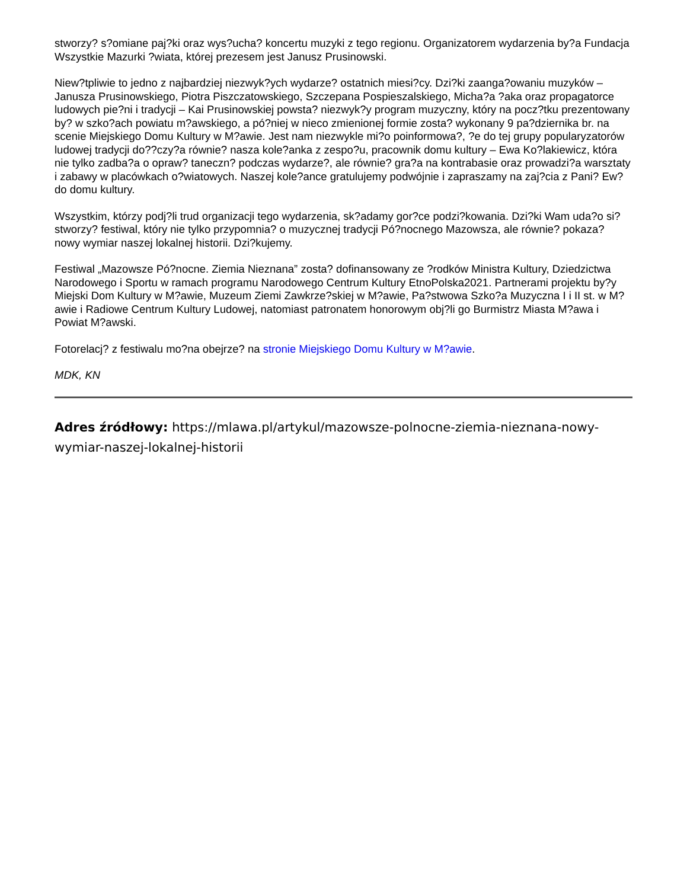stworzy? s?omiane paj?ki oraz wys?ucha? koncertu muzyki z tego regionu. Organizatorem wydarzenia by?a Fundacja Wszystkie Mazurki ?wiata, której prezesem jest Janusz Prusinowski.
Niew?tpliwie to jedno z najbardziej niezwyk?ych wydarze? ostatnich miesi?cy. Dzi?ki zaanga?owaniu muzyków – Janusza Prusinowskiego, Piotra Piszczatowskiego, Szczepana Pospieszalskiego, Micha?a ?aka oraz propagatorce ludowych pie?ni i tradycji – Kai Prusinowskiej powsta? niezwyk?y program muzyczny, który na pocz?tku prezentowany by? w szko?ach powiatu m?awskiego, a pó?niej w nieco zmienionej formie zosta? wykonany 9 pa?dziernika br. na scenie Miejskiego Domu Kultury w M?awie. Jest nam niezwykle mi?o poinformowa?, ?e do tej grupy popularyzatorów ludowej tradycji do??czy?a równie? nasza kole?anka z zespo?u, pracownik domu kultury – Ewa Ko?lakiewicz, która nie tylko zadba?a o opraw? taneczn? podczas wydarze?, ale równie? gra?a na kontrabasie oraz prowadzi?a warsztaty i zabawy w placówkach o?wiatowych. Naszej kole?ance gratulujemy podwójnie i zapraszamy na zaj?cia z Pani? Ew? do domu kultury.
Wszystkim, którzy podj?li trud organizacji tego wydarzenia, sk?adamy gor?ce podzi?kowania. Dzi?ki Wam uda?o si? stworzy? festiwal, który nie tylko przypomnia? o muzycznej tradycji Pó?nocnego Mazowsza, ale równie? pokaza? nowy wymiar naszej lokalnej historii. Dzi?kujemy.
Festiwal „Mazowsze Pó?nocne. Ziemia Nieznana” zosta? dofinansowany ze ?rodków Ministra Kultury, Dziedzictwa Narodowego i Sportu w ramach programu Narodowego Centrum Kultury EtnoPolska2021. Partnerami projektu by?y Miejski Dom Kultury w M?awie, Muzeum Ziemi Zawkrze?skiej w M?awie, Pa?stwowa Szko?a Muzyczna I i II st. w M?awie i Radiowe Centrum Kultury Ludowej, natomiast patronatem honorowym obj?li go Burmistrz Miasta M?awa i Powiat M?awski.
Fotorelacj? z festiwalu mo?na obejrze? na stronie Miejskiego Domu Kultury w M?awie.
MDK, KN
Adres źródłowy: https://mlawa.pl/artykul/mazowsze-polnocne-ziemia-nieznana-nowy-wymiar-naszej-lokalnej-historii